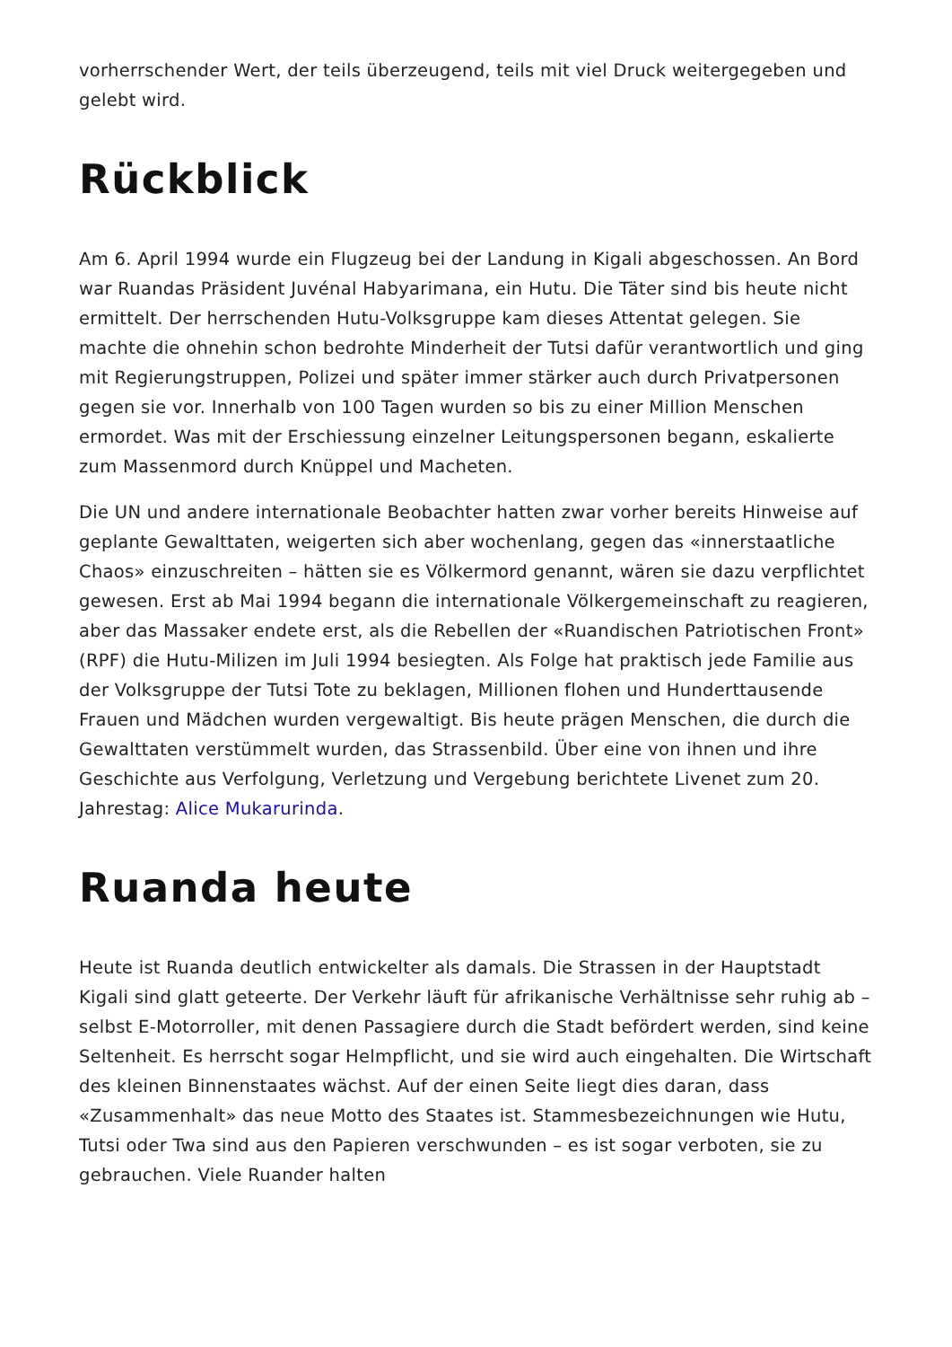vorherrschender Wert, der teils überzeugend, teils mit viel Druck weitergegeben und gelebt wird.
Rückblick
Am 6. April 1994 wurde ein Flugzeug bei der Landung in Kigali abgeschossen. An Bord war Ruandas Präsident Juvénal Habyarimana, ein Hutu. Die Täter sind bis heute nicht ermittelt. Der herrschenden Hutu-Volksgruppe kam dieses Attentat gelegen. Sie machte die ohnehin schon bedrohte Minderheit der Tutsi dafür verantwortlich und ging mit Regierungstruppen, Polizei und später immer stärker auch durch Privatpersonen gegen sie vor. Innerhalb von 100 Tagen wurden so bis zu einer Million Menschen ermordet. Was mit der Erschiessung einzelner Leitungspersonen begann, eskalierte zum Massenmord durch Knüppel und Macheten.
Die UN und andere internationale Beobachter hatten zwar vorher bereits Hinweise auf geplante Gewalttaten, weigerten sich aber wochenlang, gegen das «innerstaatliche Chaos» einzuschreiten – hätten sie es Völkermord genannt, wären sie dazu verpflichtet gewesen. Erst ab Mai 1994 begann die internationale Völkergemeinschaft zu reagieren, aber das Massaker endete erst, als die Rebellen der «Ruandischen Patriotischen Front» (RPF) die Hutu-Milizen im Juli 1994 besiegten. Als Folge hat praktisch jede Familie aus der Volksgruppe der Tutsi Tote zu beklagen, Millionen flohen und Hunderttausende Frauen und Mädchen wurden vergewaltigt. Bis heute prägen Menschen, die durch die Gewalttaten verstümmelt wurden, das Strassenbild. Über eine von ihnen und ihre Geschichte aus Verfolgung, Verletzung und Vergebung berichtete Livenet zum 20. Jahrestag: Alice Mukarurinda.
Ruanda heute
Heute ist Ruanda deutlich entwickelter als damals. Die Strassen in der Hauptstadt Kigali sind glatt geteerte. Der Verkehr läuft für afrikanische Verhältnisse sehr ruhig ab – selbst E-Motorroller, mit denen Passagiere durch die Stadt befördert werden, sind keine Seltenheit. Es herrscht sogar Helmpflicht, und sie wird auch eingehalten. Die Wirtschaft des kleinen Binnenstaates wächst. Auf der einen Seite liegt dies daran, dass «Zusammenhalt» das neue Motto des Staates ist. Stammesbezeichnungen wie Hutu, Tutsi oder Twa sind aus den Papieren verschwunden – es ist sogar verboten, sie zu gebrauchen. Viele Ruander halten